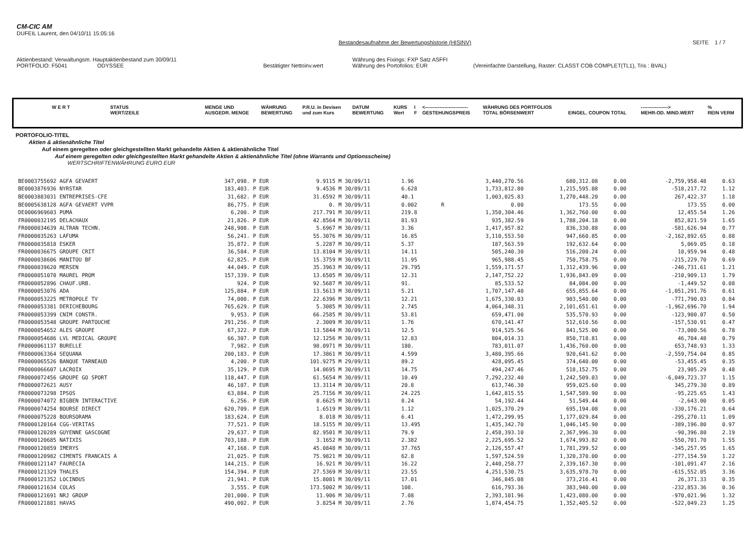CM-CIC AM
DUFEIL Laurent, den 04/10/11 15:05:16
Bestandesaufnahme der Bewertungshistorie (HISINV)
SEITE 1 / 7
Aktienbestand: Verwaltungsm. Hauptaktienbestand zum 30/09/11 Währung des Fixings: FXP Satz ASFFI
PORTFOLIO: F5041 ODYSSEE Bestätigter Nettoinv.wert Währung des Portofolios: EUR (Vereinfachte Darstellung, Raster: CLASST COB COMPLET(TL1), Tris : BVAL)
| W E R T | STATUS WERT/ZEILE | MENGE UND AUSGEDR. MENGE | WÄHRUNG BEWERTUNG | P.R.U. in Devisen und zum Kurs | DATUM BEWERTUNG | KURS Wert | I F | <--------------------------- GESTEHUNGSPREIS | WÄHRUNG DES PORTFOLIOS TOTAL BÖRSENWERT | EINGEL. COUPON TOTAL | -----------------> MEHR-OD. MIND.WERT | % REIN VERM |
| --- | --- | --- | --- | --- | --- | --- | --- | --- | --- | --- | --- | --- |
PORTOFOLIO-TITEL
Aktien & aktienähnliche Titel
Auf einem geregelten oder gleichgestellten Markt gehandelte Aktien & aktienähnliche Titel
Auf einem geregelten oder gleichgestellten Markt gehandelte Aktien & aktienähnliche Titel (ohne Warrants und Optionsscheine)
WERTSCHRIFTENWÄHRUNG EURO EUR
| BE0003755692 AGFA GEVAERT | 347,098. | P EUR | 9.9115 | M 30/09/11 | 1.96 | | 3,440,270.56 | 680,312.08 | 0.00 | -2,759,958.48 | 0.63 |
| BE0003876936 NYRSTAR | 183,403. | P EUR | 9.4536 | M 30/09/11 | 6.628 | | 1,733,812.80 | 1,215,595.08 | 0.00 | -518,217.72 | 1.12 |
| BE0003883031 ENTREPRISES-CFE | 31,682. | P EUR | 31.6592 | M 30/09/11 | 40.1 | | 1,003,025.83 | 1,270,448.20 | 0.00 | 267,422.37 | 1.18 |
| BE0005638128 AGFA GEVAERT VVPR | 86,775. | P EUR | 0. | M 30/09/11 | 0.002 | R | 0.00 | 173.55 | 0.00 | 173.55 | 0.00 |
| DE0006969603 PUMA | 6,200. | P EUR | 217.791 | M 30/09/11 | 219.8 | | 1,350,304.46 | 1,362,760.00 | 0.00 | 12,455.54 | 1.26 |
| FR0000032195 DELACHAUX | 21,826. | P EUR | 42.8564 | M 30/09/11 | 81.93 | | 935,382.59 | 1,788,204.18 | 0.00 | 852,821.59 | 1.65 |
| FR0000034639 ALTRAN TECHN. | 248,908. | P EUR | 5.6967 | M 30/09/11 | 3.36 | | 1,417,957.82 | 836,330.88 | 0.00 | -581,626.94 | 0.77 |
| FR0000035263 LAFUMA | 56,241. | P EUR | 55.3076 | M 30/09/11 | 16.85 | | 3,110,553.50 | 947,660.85 | 0.00 | -2,162,892.65 | 0.88 |
| FR0000035818 ESKER | 35,872. | P EUR | 5.2287 | M 30/09/11 | 5.37 | | 187,563.59 | 192,632.64 | 0.00 | 5,069.05 | 0.18 |
| FR0000036675 GROUPE CRIT | 36,584. | P EUR | 13.8104 | M 30/09/11 | 14.11 | | 505,240.30 | 516,200.24 | 0.00 | 10,959.94 | 0.48 |
| FR0000038606 MANITOU BF | 62,825. | P EUR | 15.3759 | M 30/09/11 | 11.95 | | 965,988.45 | 750,758.75 | 0.00 | -215,229.70 | 0.69 |
| FR0000039620 MERSEN | 44,049. | P EUR | 35.3963 | M 30/09/11 | 29.795 | | 1,559,171.57 | 1,312,439.96 | 0.00 | -246,731.61 | 1.21 |
| FR0000051070 MAUREL PROM | 157,339. | P EUR | 13.6505 | M 30/09/11 | 12.31 | | 2,147,752.22 | 1,936,843.09 | 0.00 | -210,909.13 | 1.79 |
| FR0000052896 CHAUF.URB. | 924. | P EUR | 92.5687 | M 30/09/11 | 91. | | 85,533.52 | 84,084.00 | 0.00 | -1,449.52 | 0.08 |
| FR0000053076 ADA | 125,884. | P EUR | 13.5613 | M 30/09/11 | 5.21 | | 1,707,147.40 | 655,855.64 | 0.00 | -1,051,291.76 | 0.61 |
| FR0000053225 METROPOLE TV | 74,000. | P EUR | 22.6396 | M 30/09/11 | 12.21 | | 1,675,330.03 | 903,540.00 | 0.00 | -771,790.03 | 0.84 |
| FR0000053381 DERICHEBOURG | 765,629. | P EUR | 5.3085 | M 30/09/11 | 2.745 | | 4,064,348.31 | 2,101,651.61 | 0.00 | -1,962,696.70 | 1.94 |
| FR0000053399 CNIM CONSTR. | 9,953. | P EUR | 66.2585 | M 30/09/11 | 53.81 | | 659,471.00 | 535,570.93 | 0.00 | -123,900.07 | 0.50 |
| FR0000053548 GROUPE PARTOUCHE | 291,256. | P EUR | 2.3009 | M 30/09/11 | 1.76 | | 670,141.47 | 512,610.56 | 0.00 | -157,530.91 | 0.47 |
| FR0000054652 ALES GROUPE | 67,322. | P EUR | 13.5844 | M 30/09/11 | 12.5 | | 914,525.56 | 841,525.00 | 0.00 | -73,000.56 | 0.78 |
| FR0000054686 LVL MEDICAL GROUPE | 66,307. | P EUR | 12.1256 | M 30/09/11 | 12.83 | | 804,014.33 | 850,718.81 | 0.00 | 46,704.48 | 0.79 |
| FR0000061137 BURELLE | 7,982. | P EUR | 98.0971 | M 30/09/11 | 180. | | 783,011.07 | 1,436,760.00 | 0.00 | 653,748.93 | 1.33 |
| FR0000063364 SEQUANA | 200,183. | P EUR | 17.3861 | M 30/09/11 | 4.599 | | 3,480,395.66 | 920,641.62 | 0.00 | -2,559,754.04 | 0.85 |
| FR0000065526 BANQUE TARNEAUD | 4,200. | P EUR | 101.9275 | M 29/09/11 | 89.2 | | 428,095.45 | 374,640.00 | 0.00 | -53,455.45 | 0.35 |
| FR0000066607 LACROIX | 35,129. | P EUR | 14.0695 | M 30/09/11 | 14.75 | | 494,247.46 | 518,152.75 | 0.00 | 23,905.29 | 0.48 |
| FR0000072456 GROUPE GO SPORT | 118,447. | P EUR | 61.5654 | M 30/09/11 | 10.49 | | 7,292,232.40 | 1,242,509.03 | 0.00 | -6,049,723.37 | 1.15 |
| FR0000072621 AUSY | 46,107. | P EUR | 13.3114 | M 30/09/11 | 20.8 | | 613,746.30 | 959,025.60 | 0.00 | 345,279.30 | 0.89 |
| FR0000073298 IPSOS | 63,884. | P EUR | 25.7156 | M 30/09/11 | 24.225 | | 1,642,815.55 | 1,547,589.90 | 0.00 | -95,225.65 | 1.43 |
| FR0000074072 BIGBEN INTERACTIVE | 6,256. | P EUR | 8.6625 | M 30/09/11 | 8.24 | | 54,192.44 | 51,549.44 | 0.00 | -2,643.00 | 0.05 |
| FR0000074254 BOURSE DIRECT | 620,709. | P EUR | 1.6519 | M 30/09/11 | 1.12 | | 1,025,370.29 | 695,194.08 | 0.00 | -330,176.21 | 0.64 |
| FR0000075228 BOURSORAMA | 183,624. | P EUR | 8.018 | M 30/09/11 | 6.41 | | 1,472,299.95 | 1,177,029.84 | 0.00 | -295,270.11 | 1.09 |
| FR0000120164 CGG-VERITAS | 77,521. | P EUR | 18.5155 | M 30/09/11 | 13.495 | | 1,435,342.70 | 1,046,145.90 | 0.00 | -389,196.80 | 0.97 |
| FR0000120289 GUYENNE GASCOGNE | 29,637. | P EUR | 82.9501 | M 30/09/11 | 79.9 | | 2,458,393.10 | 2,367,996.30 | 0.00 | -90,396.80 | 2.19 |
| FR0000120685 NATIXIS | 703,188. | P EUR | 3.1652 | M 30/09/11 | 2.382 | | 2,225,695.52 | 1,674,993.82 | 0.00 | -550,701.70 | 1.55 |
| FR0000120859 IMERYS | 47,168. | P EUR | 45.0848 | M 30/09/11 | 37.765 | | 2,126,557.47 | 1,781,299.52 | 0.00 | -345,257.95 | 1.65 |
| FR0000120982 CIMENTS FRANCAIS A | 21,025. | P EUR | 75.9821 | M 30/09/11 | 62.8 | | 1,597,524.59 | 1,320,370.00 | 0.00 | -277,154.59 | 1.22 |
| FR0000121147 FAURECIA | 144,215. | P EUR | 16.921 | M 30/09/11 | 16.22 | | 2,440,258.77 | 2,339,167.30 | 0.00 | -101,091.47 | 2.16 |
| FR0000121329 THALES | 154,394. | P EUR | 27.5369 | M 30/09/11 | 23.55 | | 4,251,530.75 | 3,635,978.70 | 0.00 | -615,552.05 | 3.36 |
| FR0000121352 LOCINDUS | 21,941. | P EUR | 15.8081 | M 30/09/11 | 17.01 | | 346,845.08 | 373,216.41 | 0.00 | 26,371.33 | 0.35 |
| FR0000121634 COLAS | 3,555. | P EUR | 173.5002 | M 30/09/11 | 108. | | 616,793.36 | 383,940.00 | 0.00 | -232,853.36 | 0.36 |
| FR0000121691 NRJ GROUP | 201,000. | P EUR | 11.906 | M 30/09/11 | 7.08 | | 2,393,101.96 | 1,423,080.00 | 0.00 | -970,021.96 | 1.32 |
| FR0000121881 HAVAS | 490,002. | P EUR | 3.8254 | M 30/09/11 | 2.76 | | 1,874,454.75 | 1,352,405.52 | 0.00 | -522,049.23 | 1.25 |